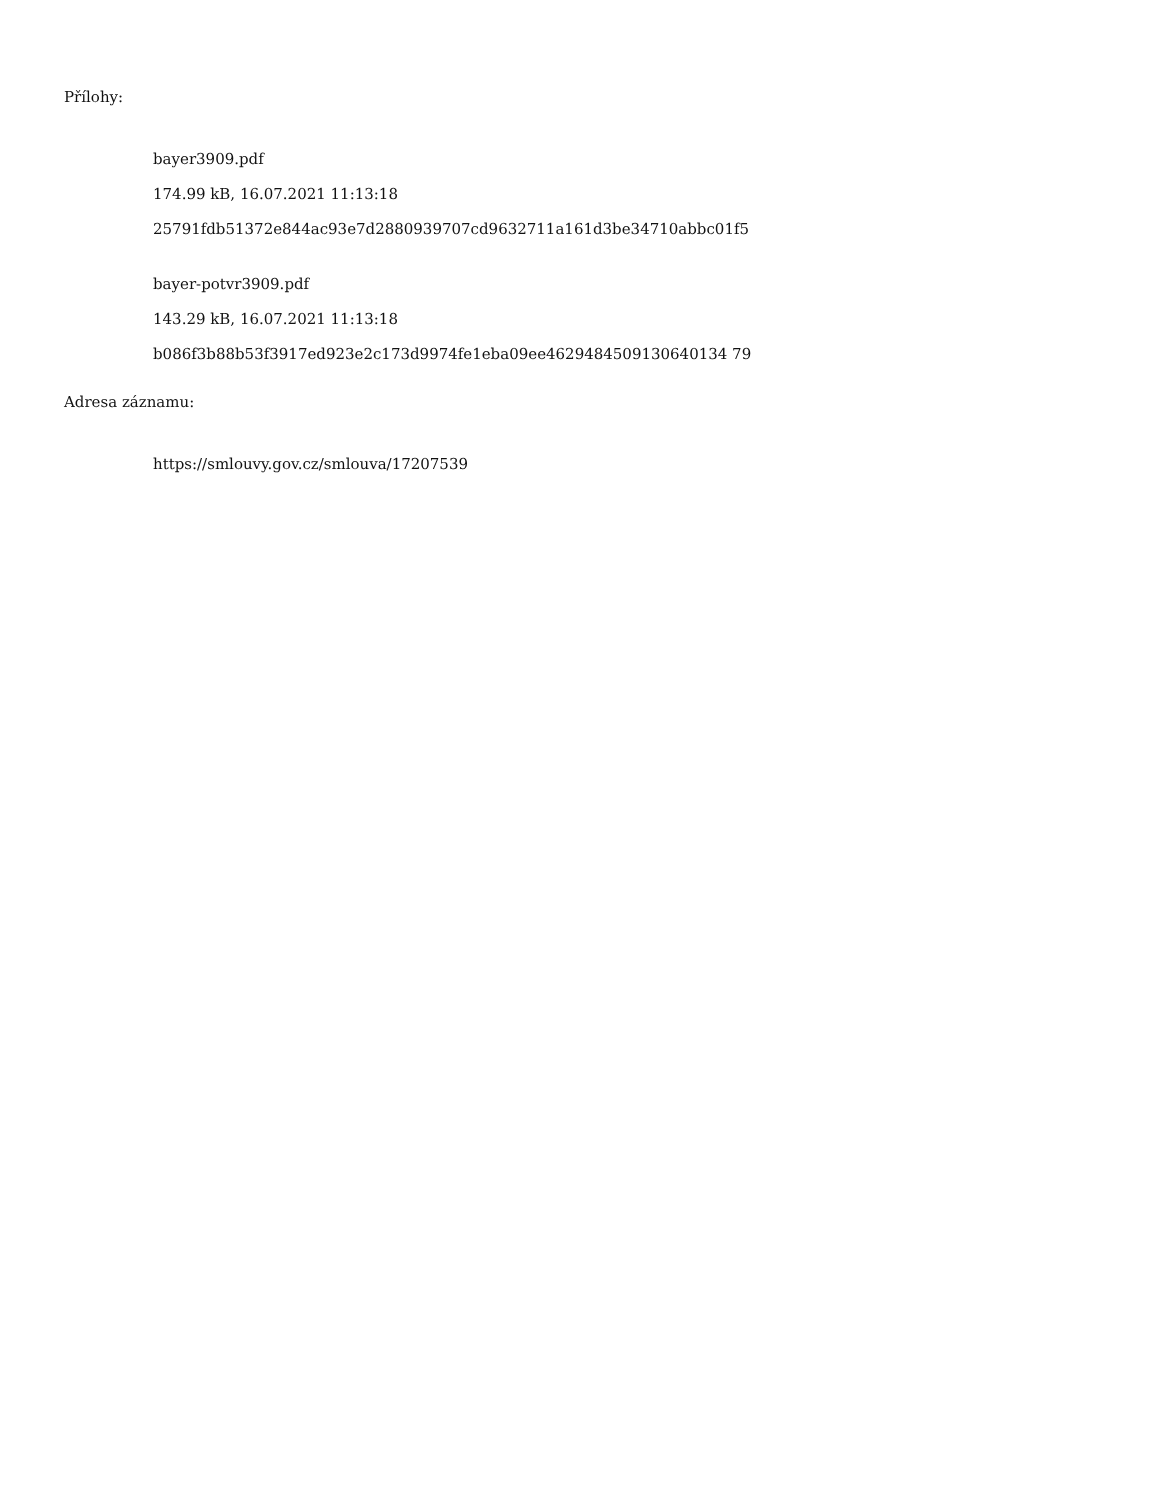Přílohy:
bayer3909.pdf
174.99 kB, 16.07.2021 11:13:18
25791fdb51372e844ac93e7d2880939707cd9632711a161d3be34710abbc01f5
bayer-potvr3909.pdf
143.29 kB, 16.07.2021 11:13:18
b086f3b88b53f3917ed923e2c173d9974fe1eba09ee4629484509130640134 79
Adresa záznamu:
https://smlouvy.gov.cz/smlouva/17207539